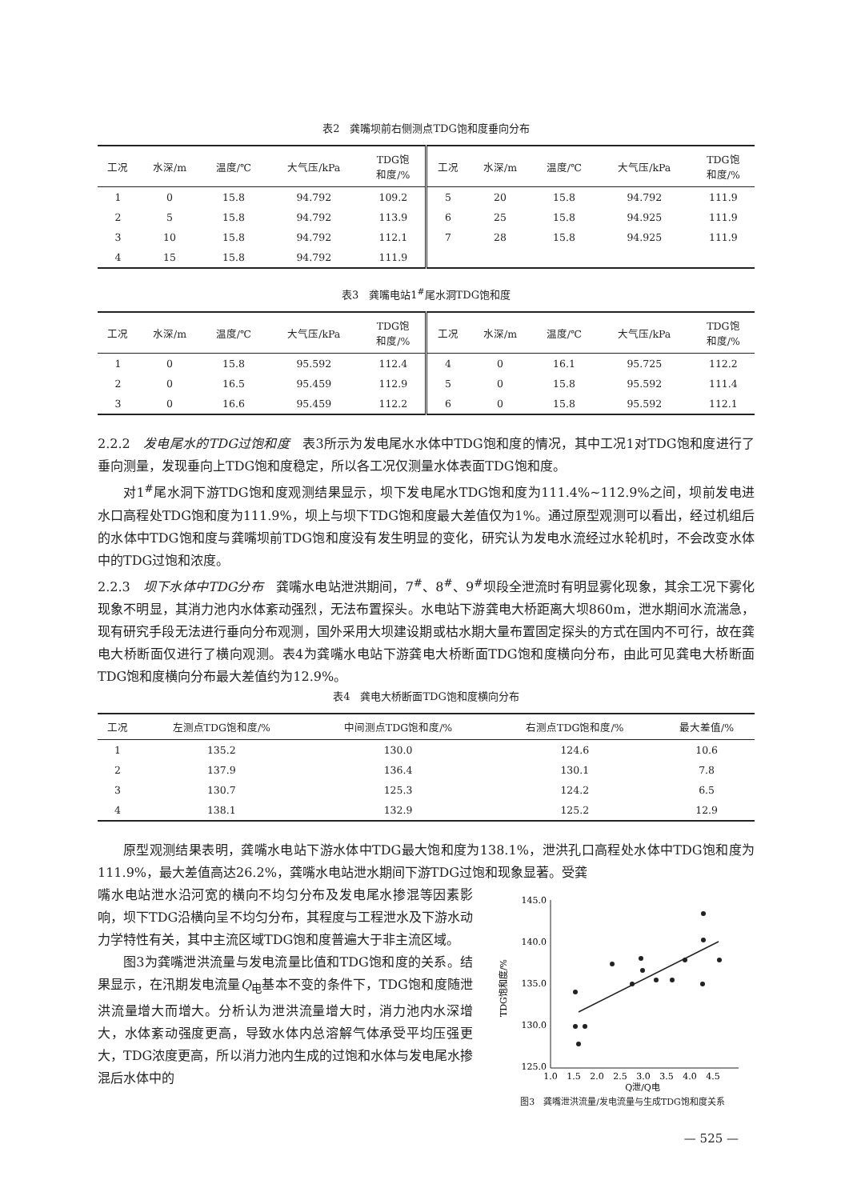表2　龚嘴坝前右侧测点TDG饱和度垂向分布
| 工况 | 水深/m | 温度/℃ | 大气压/kPa | TDG饱 和度/% | 工况 | 水深/m | 温度/℃ | 大气压/kPa | TDG饱 和度/% |
| --- | --- | --- | --- | --- | --- | --- | --- | --- | --- |
| 1 | 0 | 15.8 | 94.792 | 109.2 | 5 | 20 | 15.8 | 94.792 | 111.9 |
| 2 | 5 | 15.8 | 94.792 | 113.9 | 6 | 25 | 15.8 | 94.925 | 111.9 |
| 3 | 10 | 15.8 | 94.792 | 112.1 | 7 | 28 | 15.8 | 94.925 | 111.9 |
| 4 | 15 | 15.8 | 94.792 | 111.9 | | | | | |
表3　龚嘴电站1<sup>#</sup>尾水洞TDG饱和度
| 工况 | 水深/m | 温度/℃ | 大气压/kPa | TDG饱 和度/% | 工况 | 水深/m | 温度/℃ | 大气压/kPa | TDG饱 和度/% |
| --- | --- | --- | --- | --- | --- | --- | --- | --- | --- |
| 1 | 0 | 15.8 | 95.592 | 112.4 | 4 | 0 | 16.1 | 95.725 | 112.2 |
| 2 | 0 | 16.5 | 95.459 | 112.9 | 5 | 0 | 15.8 | 95.592 | 111.4 |
| 3 | 0 | 16.6 | 95.459 | 112.2 | 6 | 0 | 15.8 | 95.592 | 112.1 |
2.2.2　发电尾水的TDG过饱和度　表3所示为发电尾水水体中TDG饱和度的情况，其中工况1对TDG饱和度进行了垂向测量，发现垂向上TDG饱和度稳定，所以各工况仅测量水体表面TDG饱和度。
对1<sup>#</sup>尾水洞下游TDG饱和度观测结果显示，坝下发电尾水TDG饱和度为111.4%~112.9%之间，坝前发电进水口高程处TDG饱和度为111.9%，坝上与坝下TDG饱和度最大差值仅为1%。通过原型观测可以看出，经过机组后的水体中TDG饱和度与龚嘴坝前TDG饱和度没有发生明显的变化，研究认为发电水流经过水轮机时，不会改变水体中的TDG过饱和浓度。
2.2.3　坝下水体中TDG分布　龚嘴水电站泄洪期间，7<sup>#</sup>、8<sup>#</sup>、9<sup>#</sup>坝段全泄流时有明显雾化现象，其余工况下雾化现象不明显，其消力池内水体紊动强烈，无法布置探头。水电站下游龚电大桥距离大坝860m，泄水期间水流湍急，现有研究手段无法进行垂向分布观测，国外采用大坝建设期或枯水期大量布置固定探头的方式在国内不可行，故在龚电大桥断面仅进行了横向观测。表4为龚嘴水电站下游龚电大桥断面TDG饱和度横向分布，由此可见龚电大桥断面TDG饱和度横向分布最大差值约为12.9%。
表4　龚电大桥断面TDG饱和度横向分布
| 工况 | 左测点TDG饱和度/% | 中间测点TDG饱和度/% | 右测点TDG饱和度/% | 最大差值/% |
| --- | --- | --- | --- | --- |
| 1 | 135.2 | 130.0 | 124.6 | 10.6 |
| 2 | 137.9 | 136.4 | 130.1 | 7.8 |
| 3 | 130.7 | 125.3 | 124.2 | 6.5 |
| 4 | 138.1 | 132.9 | 125.2 | 12.9 |
原型观测结果表明，龚嘴水电站下游水体中TDG最大饱和度为138.1%，泄洪孔口高程处水体中TDG饱和度为111.9%，最大差值高达26.2%，龚嘴水电站泄水期间下游TDG过饱和现象显著。受龚
嘴水电站泄水沿河宽的横向不均匀分布及发电尾水掺混等因素影响，坝下TDG沿横向呈不均匀分布，其程度与工程泄水及下游水动力学特性有关，其中主流区域TDG饱和度普遍大于非主流区域。
图3为龚嘴泄洪流量与发电流量比值和TDG饱和度的关系。结果显示，在汛期发电流量Q<sub>电</sub>基本不变的条件下，TDG饱和度随泄洪流量增大而增大。分析认为泄洪流量增大时，消力池内水深增大，水体紊动强度更高，导致水体内总溶解气体承受平均压强更大，TDG浓度更高，所以消力池内生成的过饱和水体与发电尾水掺混后水体中的
TDG饱和度/%
145.0
140.0
135.0
130.0
125.0
1.0
1.5
2.0
2.5
3.0
3.5
4.0
4.5
Q泄/Q电
图3　龚嘴泄洪流量/发电流量与生成TDG饱和度关系
— 525 —